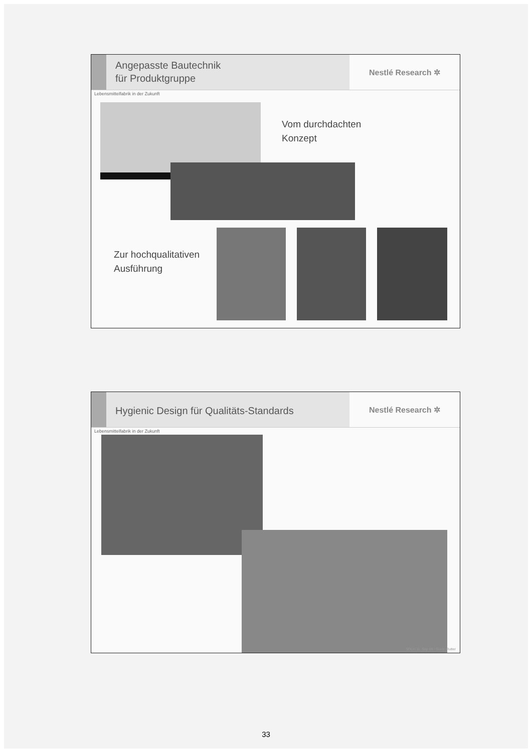Angepasste Bautechnik
für Produktgruppe
Nestlé Research ✲
Lebensmittelfabrik in der Zukunft
Vom durchdachten
Konzept
Zur hochqualitativen
Ausführung
Hygienic Design für Qualitäts-Standards
Nestlé Research ✲
Lebensmittelfabrik in der Zukunft
SOLH 11, Sep 09 / Guido Rutter
33